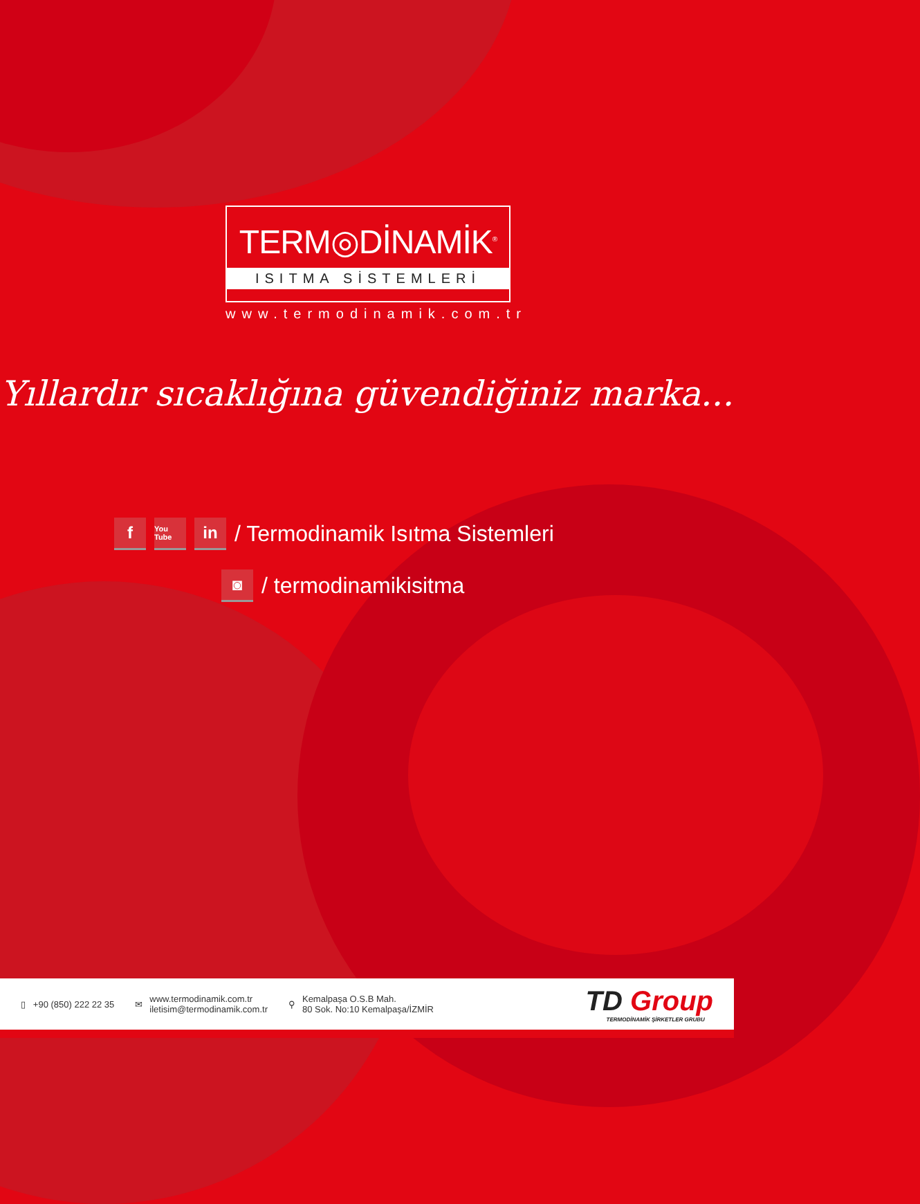TERM◎DİNAMİK<sup>®</sup>
ISITMA SİSTEMLERİ
www.termodinamik.com.tr
Yıllardır sıcaklığına güvendiğiniz marka...
f
You Tube
in
/ Termodinamik Isıtma Sistemleri
◙
/ termodinamikisitma
▯ +90 (850) 222 22 35 ✉
www.termodinamik.com.tr
iletisim@termodinamik.com.tr
⚲
Kemalpaşa O.S.B Mah.
80 Sok. No:10 Kemalpaşa/İZMİR
TD Group
TERMODİNAMİK ŞİRKETLER GRUBU